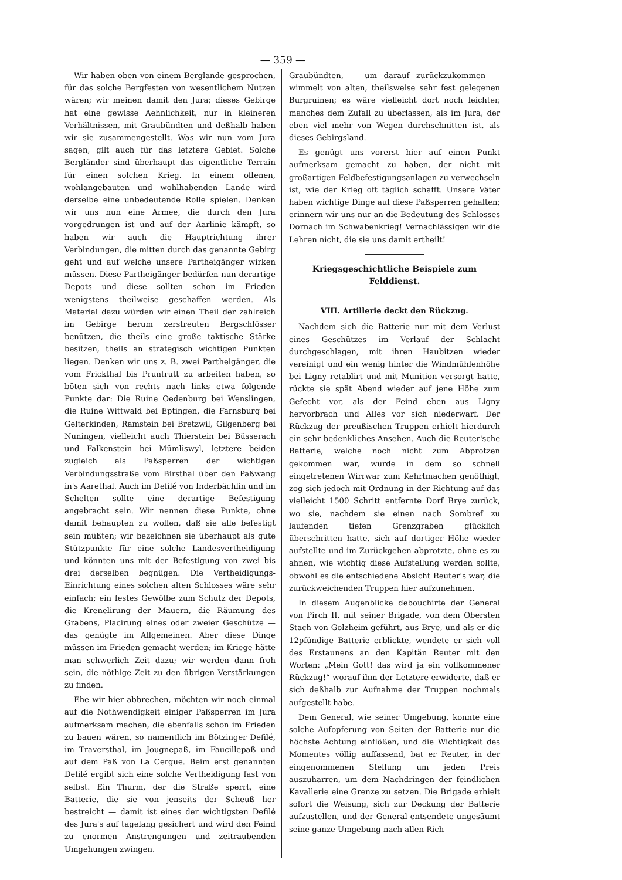— 359 —
Wir haben oben von einem Berglande gesprochen, für das solche Bergfesten von wesentlichem Nutzen wären; wir meinen damit den Jura; dieses Gebirge hat eine gewisse Aehnlichkeit, nur in kleineren Verhältnissen, mit Graubündten und deßhalb haben wir sie zusammengestellt. Was wir nun vom Jura sagen, gilt auch für das letztere Gebiet. Solche Bergländer sind überhaupt das eigentliche Terrain für einen solchen Krieg. In einem offenen, wohlangebauten und wohlhabenden Lande wird derselbe eine unbedeutende Rolle spielen. Denken wir uns nun eine Armee, die durch den Jura vorgedrungen ist und auf der Aarlinie kämpft, so haben wir auch die Hauptrichtung ihrer Verbindungen, die mitten durch das genannte Gebirg geht und auf welche unsere Partheigänger wirken müssen. Diese Partheigänger bedürfen nun derartige Depots und diese sollten schon im Frieden wenigstens theilweise geschaffen werden. Als Material dazu würden wir einen Theil der zahlreich im Gebirge herum zerstreuten Bergschlösser benützen, die theils eine große taktische Stärke besitzen, theils an strategisch wichtigen Punkten liegen. Denken wir uns z. B. zwei Partheigänger, die vom Frickthal bis Pruntrutt zu arbeiten haben, so böten sich von rechts nach links etwa folgende Punkte dar: Die Ruine Oedenburg bei Wenslingen, die Ruine Wittwald bei Eptingen, die Farnsburg bei Gelterkinden, Ramstein bei Bretzwil, Gilgenberg bei Nuningen, vielleicht auch Thierstein bei Büsserach und Falkenstein bei Mümliswyl, letztere beiden zugleich als Paßsperren der wichtigen Verbindungsstraße vom Birsthal über den Paßwang in's Aarethal. Auch im Defilé von Inderbächlin und im Schelten sollte eine derartige Befestigung angebracht sein. Wir nennen diese Punkte, ohne damit behaupten zu wollen, daß sie alle befestigt sein müßten; wir bezeichnen sie überhaupt als gute Stützpunkte für eine solche Landesvertheidigung und könnten uns mit der Befestigung von zwei bis drei derselben begnügen. Die Vertheidigungs-Einrichtung eines solchen alten Schlosses wäre sehr einfach; ein festes Gewölbe zum Schutz der Depots, die Krenelirung der Mauern, die Räumung des Grabens, Placirung eines oder zweier Geschütze — das genügte im Allgemeinen. Aber diese Dinge müssen im Frieden gemacht werden; im Kriege hätte man schwerlich Zeit dazu; wir werden dann froh sein, die nöthige Zeit zu den übrigen Verstärkungen zu finden.
Ehe wir hier abbrechen, möchten wir noch einmal auf die Nothwendigkeit einiger Paßsperren im Jura aufmerksam machen, die ebenfalls schon im Frieden zu bauen wären, so namentlich im Bötzinger Defilé, im Traversthal, im Jougnepaß, im Faucillepaß und auf dem Paß von La Cergue. Beim erst genannten Defilé ergibt sich eine solche Vertheidigung fast von selbst. Ein Thurm, der die Straße sperrt, eine Batterie, die sie von jenseits der Scheuß her bestreicht — damit ist eines der wichtigsten Defilé des Jura's auf tagelang gesichert und wird den Feind zu enormen Anstrengungen und zeitraubenden Umgehungen zwingen.
Graubündten, — um darauf zurückzukommen — wimmelt von alten, theilsweise sehr fest gelegenen Burgruinen; es wäre vielleicht dort noch leichter, manches dem Zufall zu überlassen, als im Jura, der eben viel mehr von Wegen durchschnitten ist, als dieses Gebirgsland.
Es genügt uns vorerst hier auf einen Punkt aufmerksam gemacht zu haben, der nicht mit großartigen Feldbefestigungsanlagen zu verwechseln ist, wie der Krieg oft täglich schafft. Unsere Väter haben wichtige Dinge auf diese Paßsperren gehalten; erinnern wir uns nur an die Bedeutung des Schlosses Dornach im Schwabenkrieg! Vernachlässigen wir die Lehren nicht, die sie uns damit ertheilt!
Kriegsgeschichtliche Beispiele zum Felddienst.
VIII. Artillerie deckt den Rückzug.
Nachdem sich die Batterie nur mit dem Verlust eines Geschützes im Verlauf der Schlacht durchgeschlagen, mit ihren Haubitzen wieder vereinigt und ein wenig hinter die Windmühlenhöhe bei Ligny retablirt und mit Munition versorgt hatte, rückte sie spät Abend wieder auf jene Höhe zum Gefecht vor, als der Feind eben aus Ligny hervorbrach und Alles vor sich niederwarf. Der Rückzug der preußischen Truppen erhielt hierdurch ein sehr bedenkliches Ansehen. Auch die Reuter'sche Batterie, welche noch nicht zum Abprotzen gekommen war, wurde in dem so schnell eingetretenen Wirrwar zum Kehrtmachen genöthigt, zog sich jedoch mit Ordnung in der Richtung auf das vielleicht 1500 Schritt entfernte Dorf Brye zurück, wo sie, nachdem sie einen nach Sombref zu laufenden tiefen Grenzgraben glücklich überschritten hatte, sich auf dortiger Höhe wieder aufstellte und im Zurückgehen abprotzte, ohne es zu ahnen, wie wichtig diese Aufstellung werden sollte, obwohl es die entschiedene Absicht Reuter's war, die zurückweichenden Truppen hier aufzunehmen.
In diesem Augenblicke debouchirte der General von Pirch II. mit seiner Brigade, von dem Obersten Stach von Golzheim geführt, aus Brye, und als er die 12pfündige Batterie erblickte, wendete er sich voll des Erstaunens an den Kapitän Reuter mit den Worten: „Mein Gott! das wird ja ein vollkommener Rückzug!“ worauf ihm der Letztere erwiderte, daß er sich deßhalb zur Aufnahme der Truppen nochmals aufgestellt habe.
Dem General, wie seiner Umgebung, konnte eine solche Aufopferung von Seiten der Batterie nur die höchste Achtung einflößen, und die Wichtigkeit des Momentes völlig auffassend, bat er Reuter, in der eingenommenen Stellung um jeden Preis auszuharren, um dem Nachdringen der feindlichen Kavallerie eine Grenze zu setzen. Die Brigade erhielt sofort die Weisung, sich zur Deckung der Batterie aufzustellen, und der General entsendete ungesäumt seine ganze Umgebung nach allen Rich-